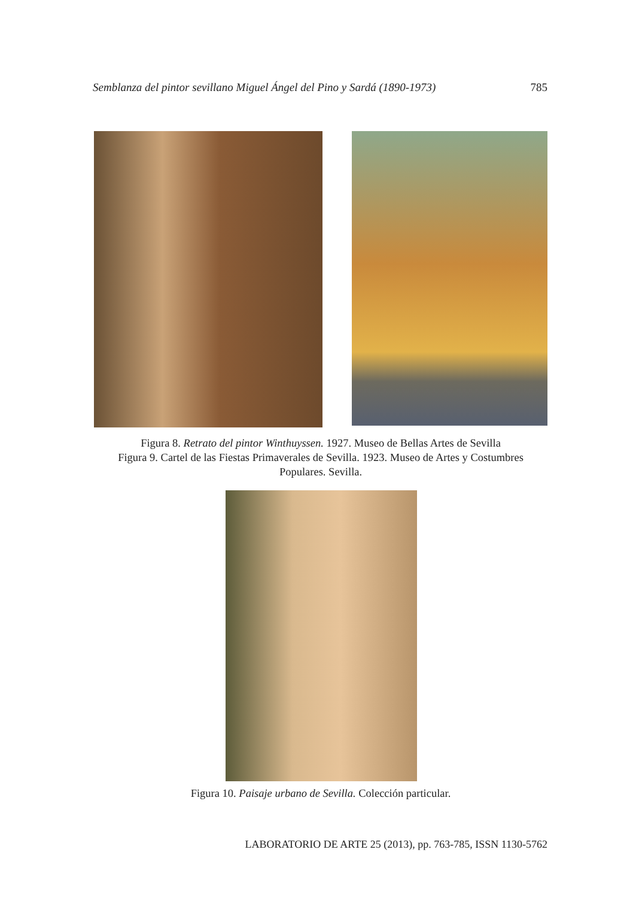Semblanza del pintor sevillano Miguel Ángel del Pino y Sardá (1890-1973) 785
Figura 8. Retrato del pintor Winthuyssen. 1927. Museo de Bellas Artes de Sevilla
Figura 9. Cartel de las Fiestas Primaverales de Sevilla. 1923. Museo de Artes y Costumbres Populares. Sevilla.
Figura 10. Paisaje urbano de Sevilla. Colección particular.
LABORATORIO DE ARTE 25 (2013), pp. 763-785, ISSN 1130-5762